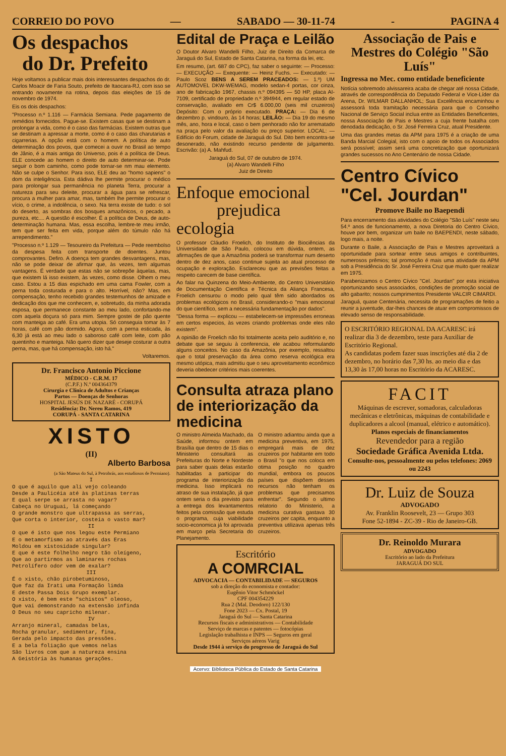CORREIO DO POVO — SABADO — 30-11-74 - PAGINA 4
Os despachos
do Dr. Prefeito
Hoje voltamos a publicar mais dois interessantes despachos do dr. Carlos Moacir de Faria Souto, prefeito de Itaocara-RJ, com isso se entrando novamente na rotina, depois das eleições de 15 de novembro de 1974.
Eis os dois despachos:
"Processo n.º 1.116 — Farmácia Semiana. Pede pagamento de remédios fornecidos. Pague-se. Existem casas que se destinam a prolongar a vida, como é o caso das farmácias. Existem outras que se destinam a apressar a morte, como é o caso das charutarias e cigarrerias. A opção está com o homem. A política de auto determinação dos povos, que comecei a ouvir no Brasil ao tempo de Jânio, é a mais antiga do Universo, pois é a política de Deus. ELE concede ao homem o direito de auto determinar-se. Pode seguir o bom caminho, como pode tornar-se nm mau elemento. Não se culpe o Senhor. Para isso, ELE deu ao "homo sapiens" o dom da inteligência. Esta dádiva lhe permite procurar o médico para prolongar sua permanência no planeta Terra, procurar a natureza para seu deleite, procurar a água para se refrescar, procura a mulher para amar, mas, também lhe permite procurar o vício, o crime, a indolência, o sexo. Na terra existe de tudo: o sol do deserto, as sombras dos bosques amazônicos, o pecado, a pureza, etc.... A questão é escolher. É a política de Deus, de auto-determinação humana. Mas, essa escolha, lembre-te meu irmão, tem que ser feita em vida, porque além do túmulo não há arrependimento."
"Processo n.º 1.129 — Tesoureiro da Prefeitura — Pede reembolso da despesa feita com transporte de doentes. Juntou comprovantes. Defiro. A doença tem grandes desvantagens, mas, não se pode deixar de afirmar que, às vezes, tem algumas vantagens. É verdade que estas não se sobrepõe àquelas, mas, que existem lá isso existem, às vezes, como disse. Olhem o meu caso. Estou a 15 dias espichado em uma cama Fowler, com a perna toda costurada e para o alto. Horrível, não? Mas, em compensação, tenho recebido grandes testemunhos de amizade e dedicação dos que me conhecem, e, sobretudo, da minha adorada esposa, que permanece constante ao meu lado, confortando-me com aquela doçura só para mim. Sempre gostei de pão quente com manteiga ao café. Era uma utopia. Só conseguia tomar às 7 horas, café com pão dormido. Agora, com a perna esticada, às 6,30 já está ao meu lado o saboroso café com leite, com pão quentinho e manteiga. Não quero dizer que deseje costurar a outra perna, mas, que há compensação, isto há."
Voltaremos.
Dr. Francisco Antonio Piccione
MÉDICO - C.R.M. 17
(C.P.F.) N.º 004364379
Cirurgia e Clínica de Adultos e Crianças
Partos — Doenças de Senhoras
HOSPITAL JESÚS DE NAZARÉ - CORUPÁ
Residência: Dr. Nereu Ramos, 419
CORUPÁ - SANTA CATARINA
XISTO
(II)
Alberto Barbosa
(a São Mateus do Sul, à Petrobrás, aos estudiosos de Permiano).
I
O que é aquilo que ali vejo coleando
Desde a Paulicéia até às platinas terras
E qual serpe se arrasta no vagar?
Cabeça no Uruguai, lá começando
O grande monstro que ultrapassa as serras,
Que corta o interior, costeia o vasto mar?
II
O que é isto que nos legou este Permiano
E o metamorfismo ao através das Eras
Moldou em xistosidade singular?
E que é este folhelho negro tão oleígeno,
Que ao partirmos as laminares rochas
Petrolífero odor vem de exalar?
III
É o xisto, chão pirobetuminoso,
Que faz da Irati uma Formação limda
E deste Passa Dois Grupo exemplar.
O xisto, é bem este "schistos" oleoso,
Que vai demonstrando na extensão infinda
O Deus no seu capricho milenar.
IV
Arranjo mineral, camadas belas,
Rocha granular, sedimentar, fina,
Gerada pelo impacto das pressões.
E a bela foliação que vemos nelas
São livros com que a natureza ensina
A Geistória às humanas gerações.
Edital de Praça e Leilão
O Doutor Alvaro Wandelli Filho, Juiz de Direito da Comarca de Jaraguá do Sul, Estado de Santa Catarina, na forma da lei, etc.
Em resumo, (art. 687 do CPC), faz saber o seguinte: — Processo: — EXECUÇÃO — Exequente: — Heinz Fuchs. — Executado: — Paulo Scoz BENS A SEREM PRACEADOS: — 1.º) UM AUTOMOVEL DKW-WEMAG, modelo sedan-4 portas, cor cinza, ano de fabricação 1967, chassis n.º 094395 — 50 HP, placa AI-7109, certificado de propriedade n.º 394944, em regular estado de conservação, avaliado em Cr$ 6.000,00 (seis mil cruzeiros) Depósito: Com o próprio executado. PRAÇA: — Dia 6 de dezembro p. vindouro, às 14 horas; LEILÃO: — Dia 19 do mesmo mês, ano, hora e local, caso o bem penhorado não for arrematado na praça pelo valor da avaliação ou preço superior. LOCAL: — Edifício do Forum, cidade de Jaraguá do Sul. Dito bem encontra-se desonerado, não existindo recurso pendente de julgamento. Escrivão: (a) A. Mahfud.
Jaraguá do Sul, 07 de outubro de 1974.
(a) Alvaro Wandelli Filho
Juiz de Direito
Enfoque emocional
prejudica ecologia
O professor Cláudio Froelich, do Instituto de Biociências da Universidade de São Paulo, colocou em dúvida, ontem, as afirmações de que a Amazônia poderá se transformar num deserto dentro de dez anos, caso continue sujeita ao atual processo de ocupação e exploração. Esclareceu que as previsões feitas a respeito carecem de base científica.
Ao falar na Quinzena do Meio-Ambiente, do Centro Universitário de Documentação Científica e Técnica da Aliança Francesa, Froelich censurou o modo pelo qual têm sido abordados os problemas ecológicos no Brasil, considerando-o "mais emocional do que científico, sem a necessária fundamentação por dados".
"Dessa forma — explicou — estabelecem-se impressões erroneas em certos especios, às vezes criando problemas onde eles não existem".
A opinião de Froelich não foi totalmente aceita pelo auditório e, no debate que se seguiu à conferencia, ele acabou reformulando alguns conceitos. No caso da Amazônia, por exemplo, ressaltou que o total preservação da área como reserva ecológica era mesmo utópica, mais admitiu que o seu aproveitamento econômico deveria obedecer critérios mais coerentes.
Consulta atraza plano de interiorização da medicina
O ministro Almeida Machado, da Saúde, informou ontem em Brasília que dentro de 15 dias o Ministerio consultará as Prefeituras do Norte e Nordeste para saber quais delas estarão habilitadas a participar do programa de interiorização da medicina. Isso implicará no atraso de sua instalação, já que ontem seria o dia previsto para a entrega dos levantamentos feitos pela comissão que estuda o programa, cuja viabilidade socio-economica já foi aprovada em março pela Secretaria do Planejamento.
O ministro adiantou ainda que a medicina preventiva, em 1975, empregará mais de dez cruzeiros por habitante em todo o Brasil "o que nos coloca em otima posição no quadro mundial, embora os poucos países que dispõem desses recursos não tenham os problemas que precisamos enfrentar". Segundo o ultimo relatorio do Ministerio, a medicina curativa gastava 30 cruzeiros per capita, enquanto a preventiva utilizava apenas três cruzeiros.
Escritório
A COMRCIAL
ADVOCACIA — CONTABILIDADE — SEGUROS
sob a direção do economista e contador:
Eugênio Vitor Schmöckel
CPF 004354229
Rua 2 (Mal. Deodoro) 122/130
Fone 2023 — Cx. Postal, 19
Jaraguá do Sul — Santa Catarina
Recursos fiscais e administrativos — Contabilidade
Serviço de marcas e patentes — fotocópias
Legislação trabalhista e INPS — Seguros em geral
Serviços aéreos Varig
Desde 1944 à serviço do progresso de Jaraguá do Sul
Associação de Pais e Mestres do Colégio "São Luís"
Ingressa no Mec. como entidade beneficiente
Notícia sobremodo alvissareira acaba de chegar até nossa Cidade, através de correspondência do Deputado Federal e Vice-Líder da Arena, Dr. WILMAR DALLANHOL; Sua Excelência encaminhou e assessorá toda tramitação necessária para que o Conselho Nacional de Serviço Social inclua entre as Entidades Beneficentes, nossa Associação de Pais e Mestres a cuja frente batalha com denodada dedicação, o Sr. José Ferreira Cruz, atual Presidente.
Uma das grandes metas da APM para 1975 é a criação de uma Banda Marcial Colegial, isto com o apoio de todos os Associados será possível; assim será uma concretização que oportunizará grandes sucessos no Ano Centenário de nossa Cidade.
Centro Cívico
"Cel. Jourdan"
Promove Baile no Baependi
Para encerramento das atividades do Colégio "São Luís" neste seu 54.º anos de funcionamento, a nova Diretoria do Centro Cívico, houve por bem, organizar um baile no BAEPENDI, neste sábado, logo mais, a noite.
Durante o Baile, a Associação de Pais e Mestres aproveitará a oportunidade para sortear entre seus amigos e contribuintes, numerosos prêmios; tal promoção é mais uma atividade da APM sob a Presidência do Sr. José Ferreira Cruz que muito quer realizar em 1975.
Parabenizamos o Centro Cívico "Cel. Jourdan" por esta iniciativa oportunizando seus associados, condições de promoção social de alto gabarito; nossos cumprimentos Presidente VALCIR CIMARDI.
Jaraguá, quase Centenária, necessita de programações de feitio a reunir a juventude, dar-lhes chances de atuar em compromissos de elevado senso de responsabilidade.
O ESCRITÓRIO REGIONAL DA ACARESC irá realizar dia 3 de dezembro, teste para Auxiliar de Escritório Regional.
As candidatas podem fazer suas inscrições até dia 2 de dezembro, no horário das 7,30 hs. ao meio dia e das 13,30 às 17,00 horas no Escritório da ACARESC.
FACIT
Máquinas de escrever, somadoras, calculadoras mecânicas e eletrônicas, máquinas de contabilidade e duplicadores a alcool (manual, elétrico e automático).
Planos especiais de financiamentos
Revendedor para a região
Sociedade Gráfica Avenida Ltda.
Consulte-nos, pessoalmente ou pelos telefones: 2069 ou 2243
Dr. Luiz de Souza
ADVOGADO
Av. Franklin Roosevelt, 23 — Grupo 303
Fone 52-1894 - ZC-39 - Rio de Janeiro-GB.
Dr. Reinoldo Murara
ADVOGADO
Escritório ao lado da Prefeitura
JARAGUÁ DO SUL
Acervo: Biblioteca Pública do Estado de Santa Catarina